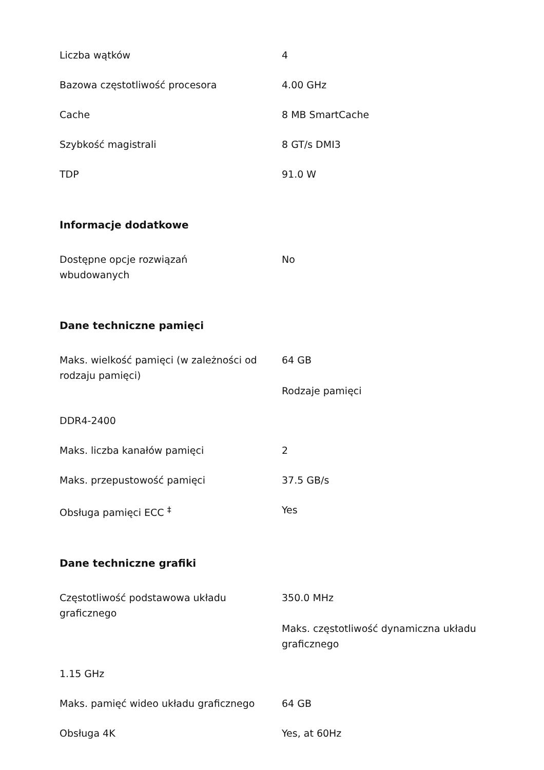| Liczba wątków | 4 |
| Bazowa częstotliwość procesora | 4.00 GHz |
| Cache | 8 MB SmartCache |
| Szybkość magistrali | 8 GT/s DMI3 |
| TDP | 91.0 W |
Informacje dodatkowe
| Dostępne opcje rozwiązań wbudowanych | No |
Dane techniczne pamięci
| Maks. wielkość pamięci (w zależności od rodzaju pamięci) | 64 GB Rodzaje pamięci |
| DDR4-2400 | |
| Maks. liczba kanałów pamięci | 2 |
| Maks. przepustowość pamięci | 37.5 GB/s |
| Obsługa pamięci ECC <sup>‡</sup> | Yes |
Dane techniczne grafiki
| Częstotliwość podstawowa układu graficznego | 350.0 MHz Maks. częstotliwość dynamiczna układu graficznego |
| 1.15 GHz | |
| Maks. pamięć wideo układu graficznego | 64 GB |
| Obsługa 4K | Yes, at 60Hz |